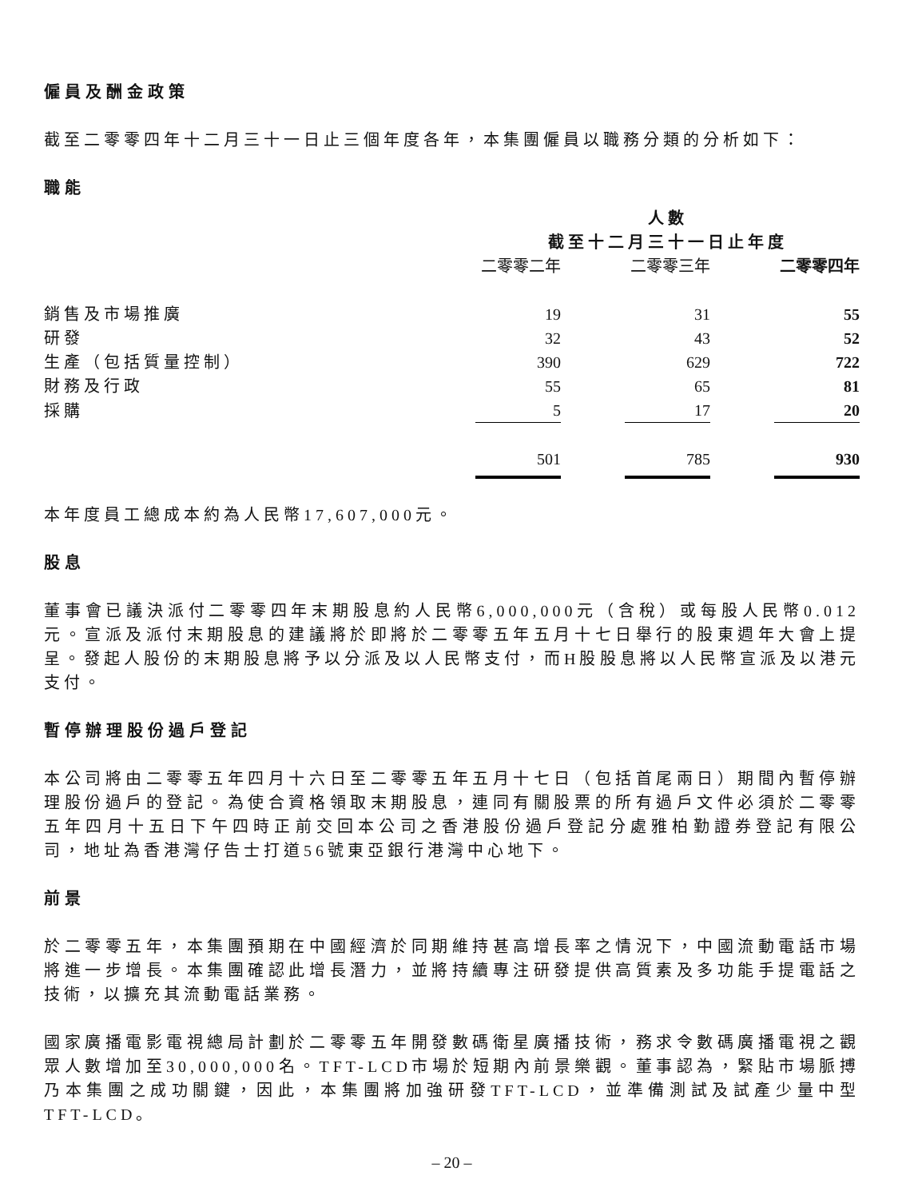僱員及酬金政策
截至二零零四年十二月三十一日止三個年度各年，本集團僱員以職務分類的分析如下：
職能
| | 人數 截至十二月三十一日止年度 | | |
| --- | --- | --- | --- |
| | 二零零二年 | 二零零三年 | 二零零四年 |
| 銷售及市場推廣 | 19 | 31 | 55 |
| 研發 | 32 | 43 | 52 |
| 生產（包括質量控制） | 390 | 629 | 722 |
| 財務及行政 | 55 | 65 | 81 |
| 採購 | 5 | 17 | 20 |
| | 501 | 785 | 930 |
本年度員工總成本約為人民幣17,607,000元。
股息
董事會已議決派付二零零四年末期股息約人民幣6,000,000元（含稅）或每股人民幣0.012元。宣派及派付末期股息的建議將於即將於二零零五年五月十七日舉行的股東週年大會上提呈。發起人股份的末期股息將予以分派及以人民幣支付，而H股股息將以人民幣宣派及以港元支付。
暫停辦理股份過戶登記
本公司將由二零零五年四月十六日至二零零五年五月十七日（包括首尾兩日）期間內暫停辦理股份過戶的登記。為使合資格領取末期股息，連同有關股票的所有過戶文件必須於二零零五年四月十五日下午四時正前交回本公司之香港股份過戶登記分處雅柏勤證券登記有限公司，地址為香港灣仔告士打道56號東亞銀行港灣中心地下。
前景
於二零零五年，本集團預期在中國經濟於同期維持甚高增長率之情況下，中國流動電話市場將進一步增長。本集團確認此增長潛力，並將持續專注研發提供高質素及多功能手提電話之技術，以擴充其流動電話業務。
國家廣播電影電視總局計劃於二零零五年開發數碼衛星廣播技術，務求令數碼廣播電視之觀眾人數增加至30,000,000名。TFT-LCD市場於短期內前景樂觀。董事認為，緊貼市場脈搏乃本集團之成功關鍵，因此，本集團將加強研發TFT-LCD，並準備測試及試產少量中型TFT-LCD。
– 20 –